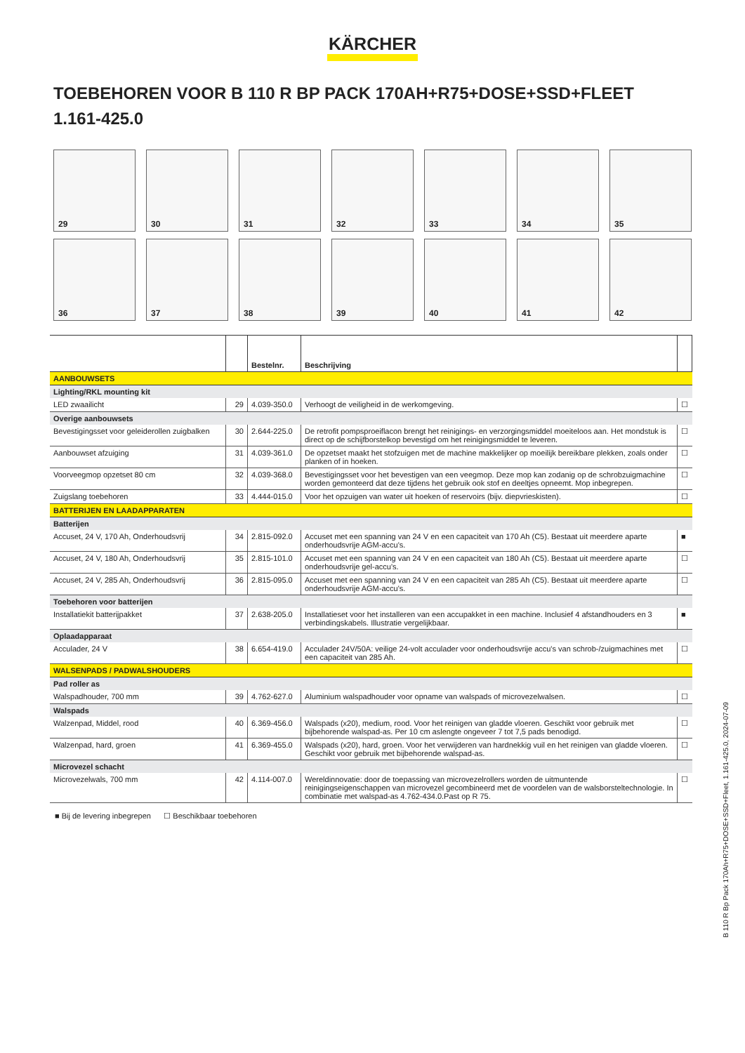KÄRCHER
TOEBEHOREN VOOR B 110 R BP PACK 170AH+R75+DOSE+SSD+FLEET
1.161-425.0
29
30
31
32
33
34
35
36
37
38
39
40
41
42
| | | Bestelnr. | Beschrijving | |
| --- | --- | --- | --- | --- |
| AANBOUWSETS | | | | |
| Lighting/RKL mounting kit | | | | |
| LED zwaailicht | 29 | 4.039-350.0 | Verhoogt de veiligheid in de werkomgeving. | ☐ |
| Overige aanbouwsets | | | | |
| Bevestigingsset voor geleiderollen zuigbalken | 30 | 2.644-225.0 | De retrofit pompsproeiflacon brengt het reinigings- en verzorgingsmiddel moeiteloos aan. Het mondstuk is direct op de schijfborstelkop bevestigd om het reinigingsmiddel te leveren. | ☐ |
| Aanbouwset afzuiging | 31 | 4.039-361.0 | De opzetset maakt het stofzuigen met de machine makkelijker op moeilijk bereikbare plekken, zoals onder planken of in hoeken. | ☐ |
| Voorveegmop opzetset 80 cm | 32 | 4.039-368.0 | Bevestigingsset voor het bevestigen van een veegmop. Deze mop kan zodanig op de schrobzuigmachine worden gemonteerd dat deze tijdens het gebruik ook stof en deeltjes opneemt. Mop inbegrepen. | ☐ |
| Zuigslang toebehoren | 33 | 4.444-015.0 | Voor het opzuigen van water uit hoeken of reservoirs (bijv. diepvrieskisten). | ☐ |
| BATTERIJEN EN LAADAPPARATEN | | | | |
| Batterijen | | | | |
| Accuset, 24 V, 170 Ah, Onderhoudsvrij | 34 | 2.815-092.0 | Accuset met een spanning van 24 V en een capaciteit van 170 Ah (C5). Bestaat uit meerdere aparte onderhoudsvrije AGM-accu's. | ■ |
| Accuset, 24 V, 180 Ah, Onderhoudsvrij | 35 | 2.815-101.0 | Accuset met een spanning van 24 V en een capaciteit van 180 Ah (C5). Bestaat uit meerdere aparte onderhoudsvrije gel-accu's. | ☐ |
| Accuset, 24 V, 285 Ah, Onderhoudsvrij | 36 | 2.815-095.0 | Accuset met een spanning van 24 V en een capaciteit van 285 Ah (C5). Bestaat uit meerdere aparte onderhoudsvrije AGM-accu's. | ☐ |
| Toebehoren voor batterijen | | | | |
| Installatiekit batterijpakket | 37 | 2.638-205.0 | Installatieset voor het installeren van een accupakket in een machine. Inclusief 4 afstandhouders en 3 verbindingskabels. Illustratie vergelijkbaar. | ■ |
| Oplaadapparaat | | | | |
| Acculader, 24 V | 38 | 6.654-419.0 | Acculader 24V/50A: veilige 24-volt acculader voor onderhoudsvrije accu's van schrob-/zuigmachines met een capaciteit van 285 Ah. | ☐ |
| WALSENPADS / PADWALSHOUDERS | | | | |
| Pad roller as | | | | |
| Walspadhouder, 700 mm | 39 | 4.762-627.0 | Aluminium walspadhouder voor opname van walspads of microvezelwalsen. | ☐ |
| Walspads | | | | |
| Walzenpad, Middel, rood | 40 | 6.369-456.0 | Walspads (x20), medium, rood. Voor het reinigen van gladde vloeren. Geschikt voor gebruik met bijbehorende walspad-as. Per 10 cm aslengte ongeveer 7 tot 7,5 pads benodigd. | ☐ |
| Walzenpad, hard, groen | 41 | 6.369-455.0 | Walspads (x20), hard, groen. Voor het verwijderen van hardnekkig vuil en het reinigen van gladde vloeren. Geschikt voor gebruik met bijbehorende walspad-as. | ☐ |
| Microvezel schacht | | | | |
| Microvezelwals, 700 mm | 42 | 4.114-007.0 | Wereldinnovatie: door de toepassing van microvezelrollers worden de uitmuntende reinigingseigenschappen van microvezel gecombineerd met de voordelen van de walsborsteltechnologie. In combinatie met walspad-as 4.762-434.0.Past op R 75. | ☐ |
■ Bij de levering inbegrepen ☐ Beschikbaar toebehoren
B 110 R Bp Pack 170Ah+R75+DOSE+SSD+Fleet, 1.161-425.0, 2024-07-09